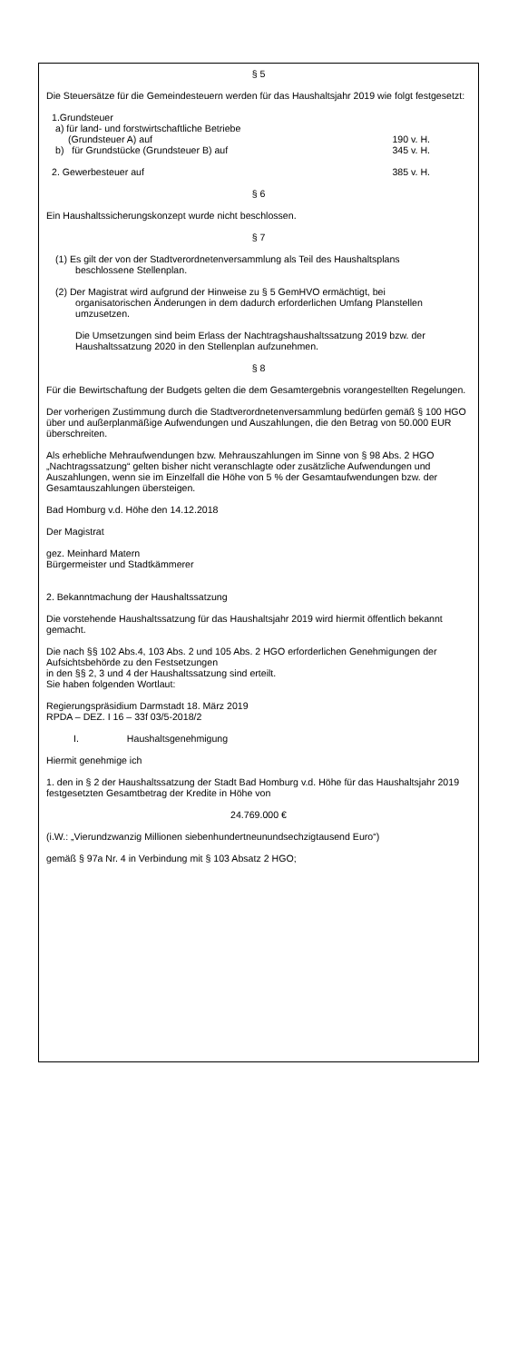§ 5
Die Steuersätze für die Gemeindesteuern werden für das Haushaltsjahr 2019 wie folgt festgesetzt:
1.Grundsteuer
a) für land- und forstwirtschaftliche Betriebe
(Grundsteuer A) auf 190 v. H.
b) für Grundstücke (Grundsteuer B) auf 345 v. H.
2. Gewerbesteuer auf 385 v. H.
§ 6
Ein Haushaltssicherungskonzept wurde nicht beschlossen.
§ 7
(1) Es gilt der von der Stadtverordnetenversammlung als Teil des Haushaltsplans beschlossene Stellenplan.
(2) Der Magistrat wird aufgrund der Hinweise zu § 5 GemHVO ermächtigt, bei organisatorischen Änderungen in dem dadurch erforderlichen Umfang Planstellen umzusetzen.
Die Umsetzungen sind beim Erlass der Nachtragshaushaltssatzung 2019 bzw. der Haushaltssatzung 2020 in den Stellenplan aufzunehmen.
§ 8
Für die Bewirtschaftung der Budgets gelten die dem Gesamtergebnis vorangestellten Regelungen.
Der vorherigen Zustimmung durch die Stadtverordnetenversammlung bedürfen gemäß § 100 HGO über und außerplanmäßige Aufwendungen und Auszahlungen, die den Betrag von 50.000 EUR überschreiten.
Als erhebliche Mehraufwendungen bzw. Mehrauszahlungen im Sinne von § 98 Abs. 2 HGO „Nachtragssatzung“ gelten bisher nicht veranschlagte oder zusätzliche Aufwendungen und Auszahlungen, wenn sie im Einzelfall die Höhe von 5 % der Gesamtaufwendungen bzw. der Gesamtauszahlungen übersteigen.
Bad Homburg v.d. Höhe den 14.12.2018
Der Magistrat
gez. Meinhard Matern
Bürgermeister und Stadtkämmerer
2. Bekanntmachung der Haushaltssatzung
Die vorstehende Haushaltssatzung für das Haushaltsjahr 2019 wird hiermit öffentlich bekannt gemacht.
Die nach §§ 102 Abs.4, 103 Abs. 2 und 105 Abs. 2 HGO erforderlichen Genehmigungen der Aufsichtsbehörde zu den Festsetzungen
in den §§ 2, 3 und 4 der Haushaltssatzung sind erteilt.
Sie haben folgenden Wortlaut:
Regierungspräsidium Darmstadt 18. März 2019
RPDA – DEZ. I 16 – 33f 03/5-2018/2
I. Haushaltsgenehmigung
Hiermit genehmige ich
1. den in § 2 der Haushaltssatzung der Stadt Bad Homburg v.d. Höhe für das Haushaltsjahr 2019 festgesetzten Gesamtbetrag der Kredite in Höhe von
24.769.000 €
(i.W.: „Vierundzwanzig Millionen siebenhundertneunundsechzigtausend Euro“)
gemäß § 97a Nr. 4 in Verbindung mit § 103 Absatz 2 HGO;